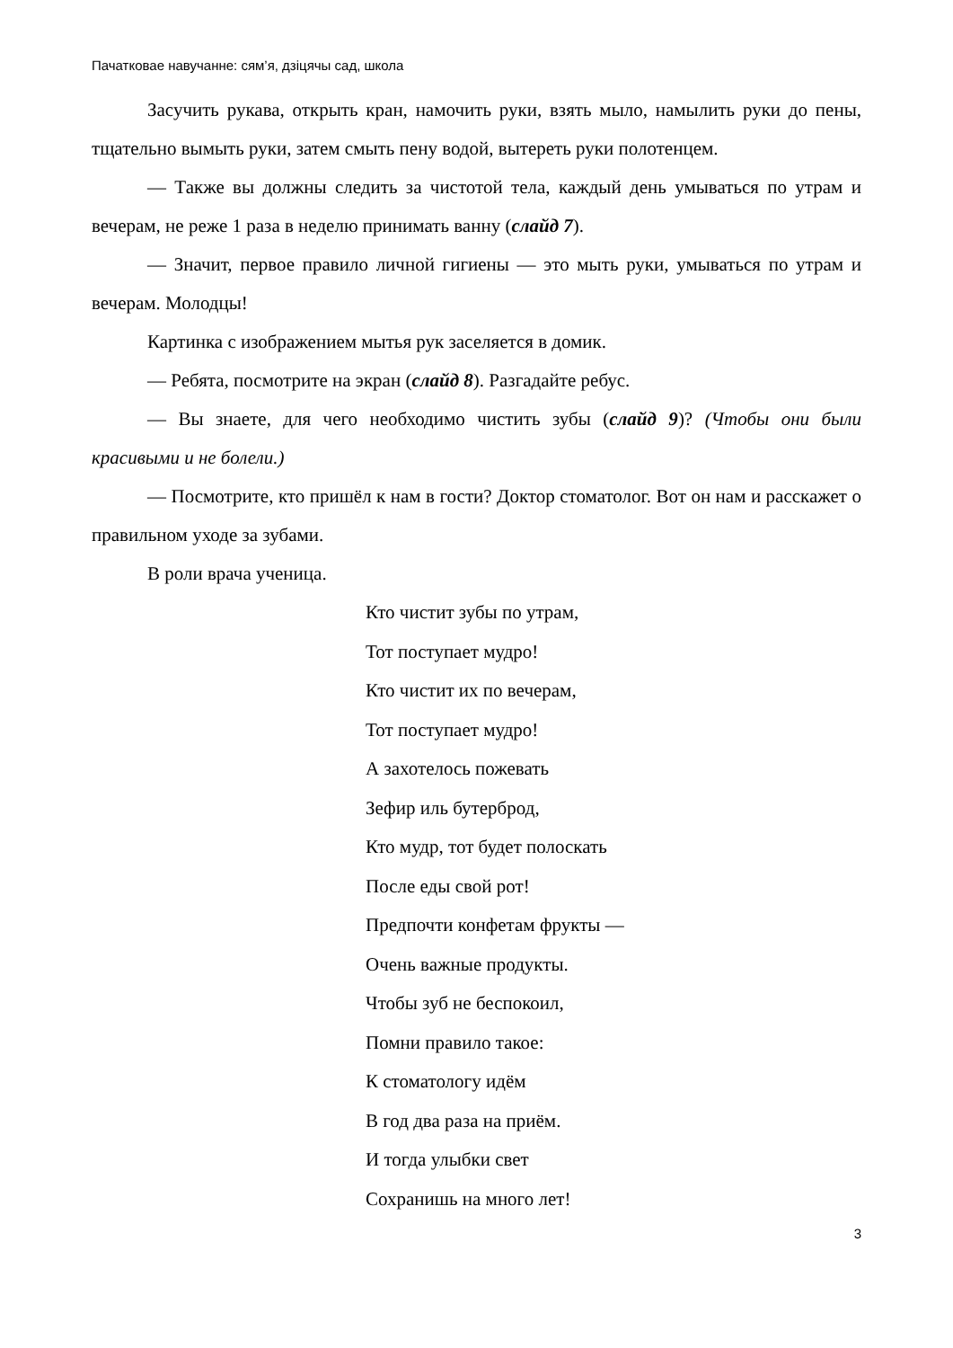Пачатковае навучанне: сям’я, дзіцячы сад, школа
Засучить рукава, открыть кран, намочить руки, взять мыло, намылить руки до пены, тщательно вымыть руки, затем смыть пену водой, вытереть руки полотенцем.
— Также вы должны следить за чистотой тела, каждый день умываться по утрам и вечерам, не реже 1 раза в неделю принимать ванну (слайд 7).
— Значит, первое правило личной гигиены — это мыть руки, умываться по утрам и вечерам. Молодцы!
Картинка с изображением мытья рук заселяется в домик.
— Ребята, посмотрите на экран (слайд 8). Разгадайте ребус.
— Вы знаете, для чего необходимо чистить зубы (слайд 9)? (Чтобы они были красивыми и не болели.)
— Посмотрите, кто пришёл к нам в гости? Доктор стоматолог. Вот он нам и расскажет о правильном уходе за зубами.
В роли врача ученица.
Кто чистит зубы по утрам,
Тот поступает мудро!
Кто чистит их по вечерам,
Тот поступает мудро!
А захотелось пожевать
Зефир иль бутерброд,
Кто мудр, тот будет полоскать
После еды свой рот!
Предпочти конфетам фрукты —
Очень важные продукты.
Чтобы зуб не беспокоил,
Помни правило такое:
К стоматологу идём
В год два раза на приём.
И тогда улыбки свет
Сохранишь на много лет!
3